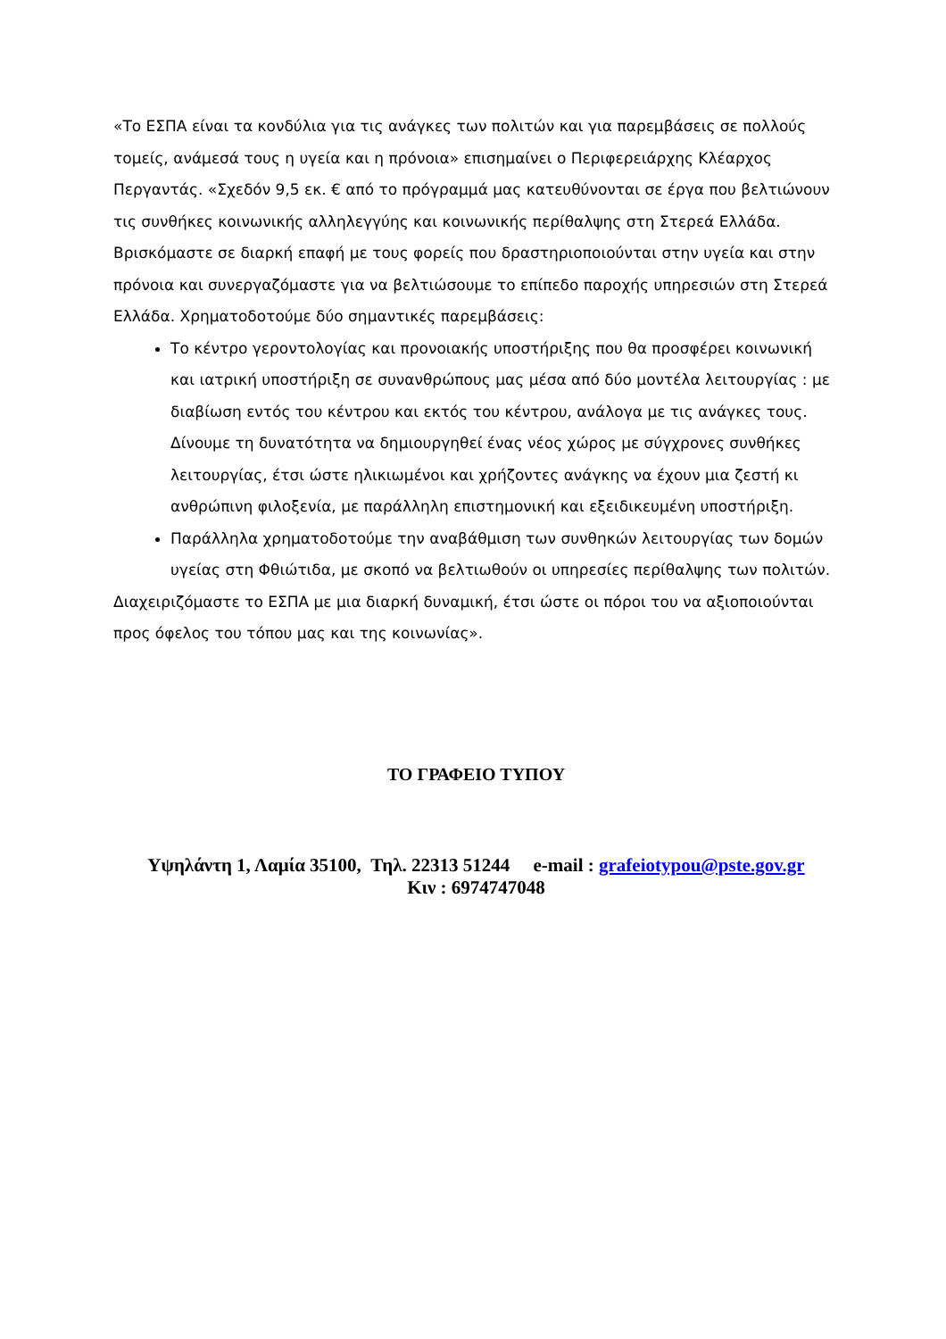«Το ΕΣΠΑ είναι τα κονδύλια για τις ανάγκες των πολιτών και για παρεμβάσεις σε πολλούς τομείς, ανάμεσά τους η υγεία και η πρόνοια» επισημαίνει ο Περιφερειάρχης Κλέαρχος Περγαντάς. «Σχεδόν 9,5 εκ. € από το πρόγραμμά μας κατευθύνονται σε έργα που βελτιώνουν τις συνθήκες κοινωνικής αλληλεγγύης και κοινωνικής περίθαλψης στη Στερεά Ελλάδα. Βρισκόμαστε σε διαρκή επαφή με τους φορείς που δραστηριοποιούνται στην υγεία και στην πρόνοια και συνεργαζόμαστε για να βελτιώσουμε το επίπεδο παροχής υπηρεσιών στη Στερεά Ελλάδα. Χρηματοδοτούμε δύο σημαντικές παρεμβάσεις:
Το κέντρο γεροντολογίας και προνοιακής υποστήριξης που θα προσφέρει κοινωνική και ιατρική υποστήριξη σε συνανθρώπους μας μέσα από δύο μοντέλα λειτουργίας : με διαβίωση εντός του κέντρου και εκτός του κέντρου, ανάλογα με τις ανάγκες τους. Δίνουμε τη δυνατότητα να δημιουργηθεί ένας νέος χώρος με σύγχρονες συνθήκες λειτουργίας, έτσι ώστε ηλικιωμένοι και χρήζοντες ανάγκης να έχουν μια ζεστή κι ανθρώπινη φιλοξενία, με παράλληλη επιστημονική και εξειδικευμένη υποστήριξη.
Παράλληλα χρηματοδοτούμε την αναβάθμιση των συνθηκών λειτουργίας των δομών υγείας στη Φθιώτιδα, με σκοπό να βελτιωθούν οι υπηρεσίες περίθαλψης των πολιτών.
Διαχειριζόμαστε το ΕΣΠΑ με μια διαρκή δυναμική, έτσι ώστε οι πόροι του να αξιοποιούνται προς όφελος του τόπου μας και της κοινωνίας».
ΤΟ ΓΡΑΦΕΙΟ ΤΥΠΟΥ
Υψηλάντη 1, Λαμία 35100, Τηλ. 22313 51244 e-mail : grafeiotypou@pste.gov.gr
Κιν : 6974747048